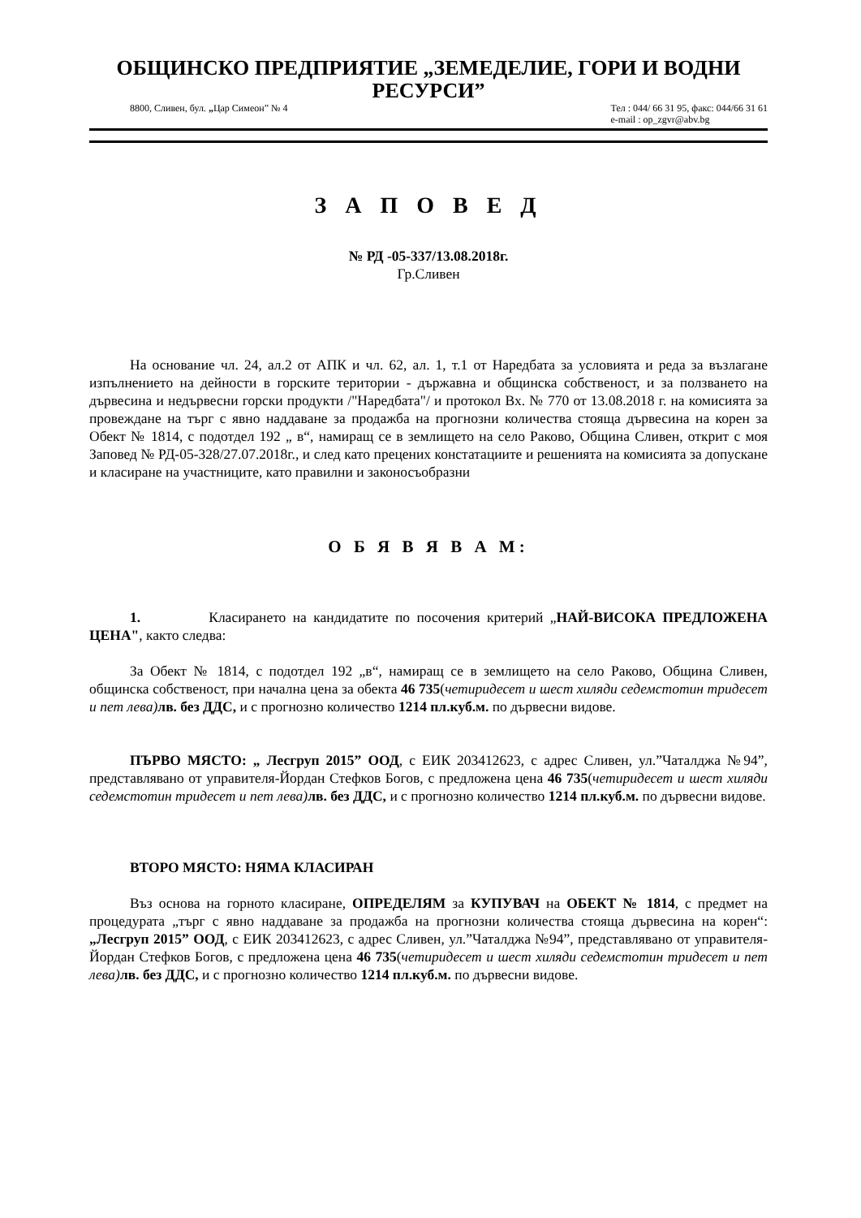ОБЩИНСКО ПРЕДПРИЯТИЕ „ЗЕМЕДЕЛИЕ, ГОРИ И ВОДНИ РЕСУРСИ”
8800, Сливен, бул. „Цар Симеон” № 4 Тел : 044/ 66 31 95, факс: 044/66 31 61
e-mail : op_zgvr@abv.bg
З А П О В Е Д
№ РД -05-337/13.08.2018г.
Гр.Сливен
На основание чл. 24, ал.2 от АПК и чл. 62, ал. 1, т.1 от Наредбата за условията и реда за възлагане изпълнението на дейности в горските територии - държавна и общинска собственост, и за ползването на дървесина и недървесни горски продукти /"Наредбата"/ и протокол Вх. № 770 от 13.08.2018 г. на комисията за провеждане на търг с явно наддаване за продажба на прогнозни количества стояща дървесина на корен за Обект № 1814, с подотдел 192 „ в“, намиращ се в землището на село Раково, Община Сливен, открит с моя Заповед № РД-05-328/27.07.2018г., и след като прецених констатациите и решенията на комисията за допускане и класиране на участниците, като правилни и законосъобразни
О Б Я В Я В А М:
1. Класирането на кандидатите по посочения критерий „НАЙ-ВИСОКА ПРЕДЛОЖЕНА ЦЕНА", както следва:
За Обект № 1814, с подотдел 192 „в“, намиращ се в землището на село Раково, Община Сливен, общинска собственост, при начална цена за обекта 46 735(четиридесет и шест хиляди седемстотин тридесет и пет лева) лв. без ДДС, и с прогнозно количество 1214 пл.куб.м. по дървесни видове.
ПЪРВО МЯСТО: „ Лесгруп 2015” ООД, с ЕИК 203412623, с адрес Сливен, ул.”Чаталджа №94”, представлявано от управителя-Йордан Стефков Богов, с предложена цена 46 735(четиридесет и шест хиляди седемстотин тридесет и пет лева) лв. без ДДС, и с прогнозно количество 1214 пл.куб.м. по дървесни видове.
ВТОРО МЯСТО: НЯМА КЛАСИРАН
Въз основа на горното класиране, ОПРЕДЕЛЯМ за КУПУВАЧ на ОБЕКТ № 1814, с предмет на процедурата „търг с явно наддаване за продажба на прогнозни количества стояща дървесина на корен“: „Лесгруп 2015” ООД, с ЕИК 203412623, с адрес Сливен, ул.”Чаталджа №94”, представлявано от управителя-Йордан Стефков Богов, с предложена цена 46 735(четиридесет и шест хиляди седемстотин тридесет и пет лева) лв. без ДДС, и с прогнозно количество 1214 пл.куб.м. по дървесни видове.